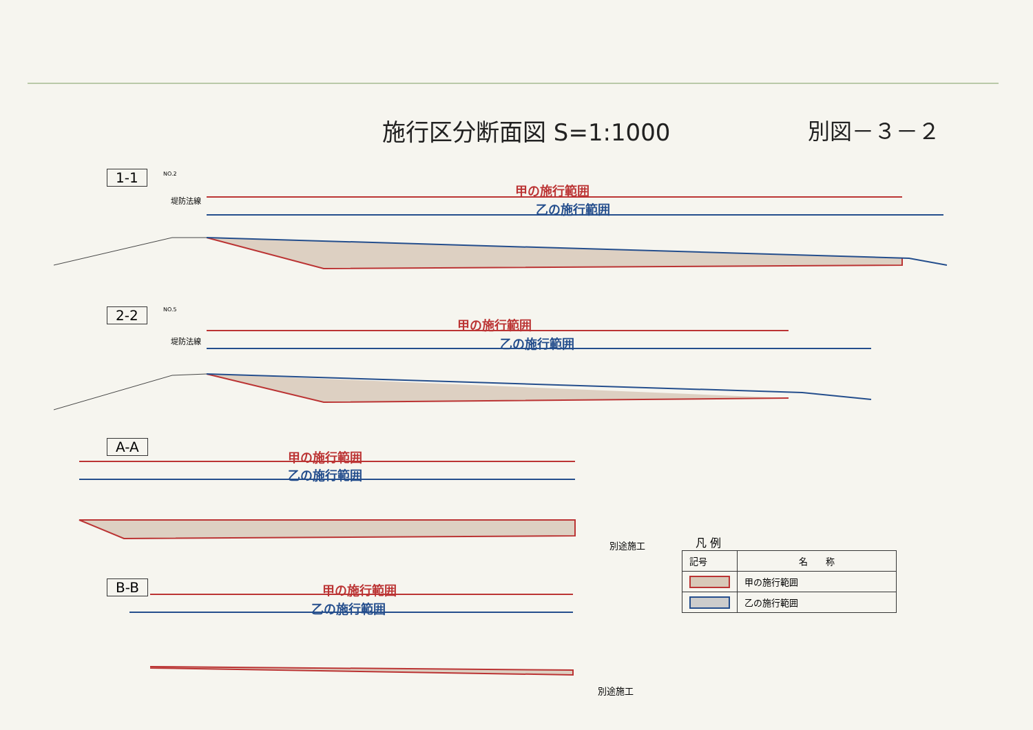施行区分断面図 S=1:1000 別図－３－２
1-1 NO.2
堤防法線
甲の施行範囲
乙の施行範囲
2-2 NO.5
堤防法線
甲の施行範囲
乙の施行範囲
A-A
甲の施行範囲
乙の施行範囲
別途施工
B-B 甲の施行範囲
乙の施行範囲
別途施工
凡 例
| 記号 | 名 称 |
| | 甲の施行範囲 |
| | 乙の施行範囲 |